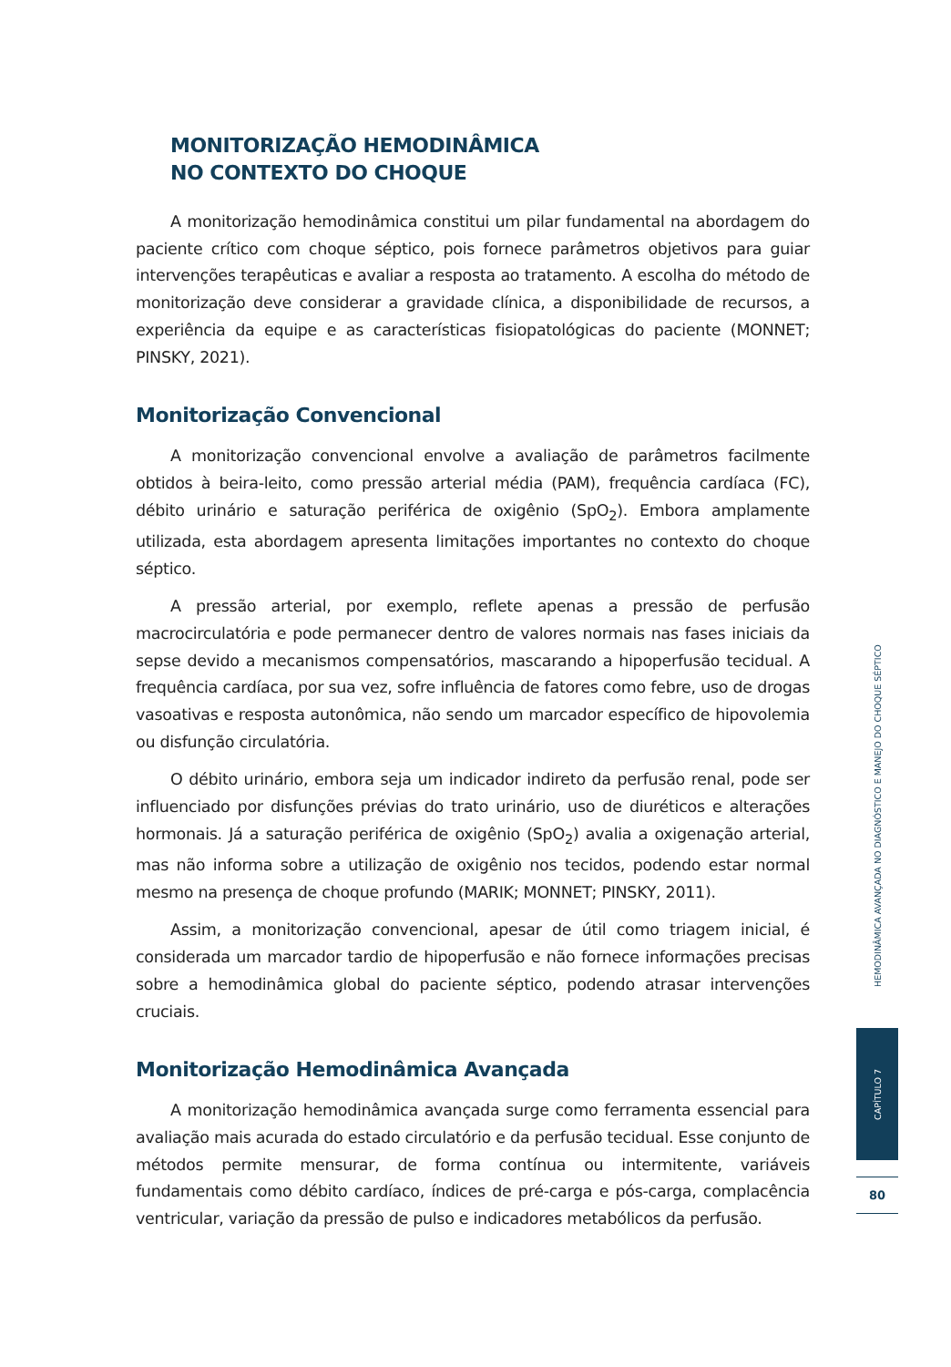MONITORIZAÇÃO HEMODINÂMICA
NO CONTEXTO DO CHOQUE
A monitorização hemodinâmica constitui um pilar fundamental na abordagem do paciente crítico com choque séptico, pois fornece parâmetros objetivos para guiar intervenções terapêuticas e avaliar a resposta ao tratamento. A escolha do método de monitorização deve considerar a gravidade clínica, a disponibilidade de recursos, a experiência da equipe e as características fisiopatológicas do paciente (MONNET; PINSKY, 2021).
Monitorização Convencional
A monitorização convencional envolve a avaliação de parâmetros facilmente obtidos à beira-leito, como pressão arterial média (PAM), frequência cardíaca (FC), débito urinário e saturação periférica de oxigênio (SpO<sub>2</sub>). Embora amplamente utilizada, esta abordagem apresenta limitações importantes no contexto do choque séptico.
A pressão arterial, por exemplo, reflete apenas a pressão de perfusão macrocirculatória e pode permanecer dentro de valores normais nas fases iniciais da sepse devido a mecanismos compensatórios, mascarando a hipoperfusão tecidual. A frequência cardíaca, por sua vez, sofre influência de fatores como febre, uso de drogas vasoativas e resposta autonômica, não sendo um marcador específico de hipovolemia ou disfunção circulatória.
O débito urinário, embora seja um indicador indireto da perfusão renal, pode ser influenciado por disfunções prévias do trato urinário, uso de diuréticos e alterações hormonais. Já a saturação periférica de oxigênio (SpO<sub>2</sub>) avalia a oxigenação arterial, mas não informa sobre a utilização de oxigênio nos tecidos, podendo estar normal mesmo na presença de choque profundo (MARIK; MONNET; PINSKY, 2011).
Assim, a monitorização convencional, apesar de útil como triagem inicial, é considerada um marcador tardio de hipoperfusão e não fornece informações precisas sobre a hemodinâmica global do paciente séptico, podendo atrasar intervenções cruciais.
Monitorização Hemodinâmica Avançada
A monitorização hemodinâmica avançada surge como ferramenta essencial para avaliação mais acurada do estado circulatório e da perfusão tecidual. Esse conjunto de métodos permite mensurar, de forma contínua ou intermitente, variáveis fundamentais como débito cardíaco, índices de pré-carga e pós-carga, complacência ventricular, variação da pressão de pulso e indicadores metabólicos da perfusão.
HEMODINÂMICA AVANÇADA NO DIAGNÓSTICO E MANEJO DO CHOQUE SÉPTICO
CAPÍTULO 7
80